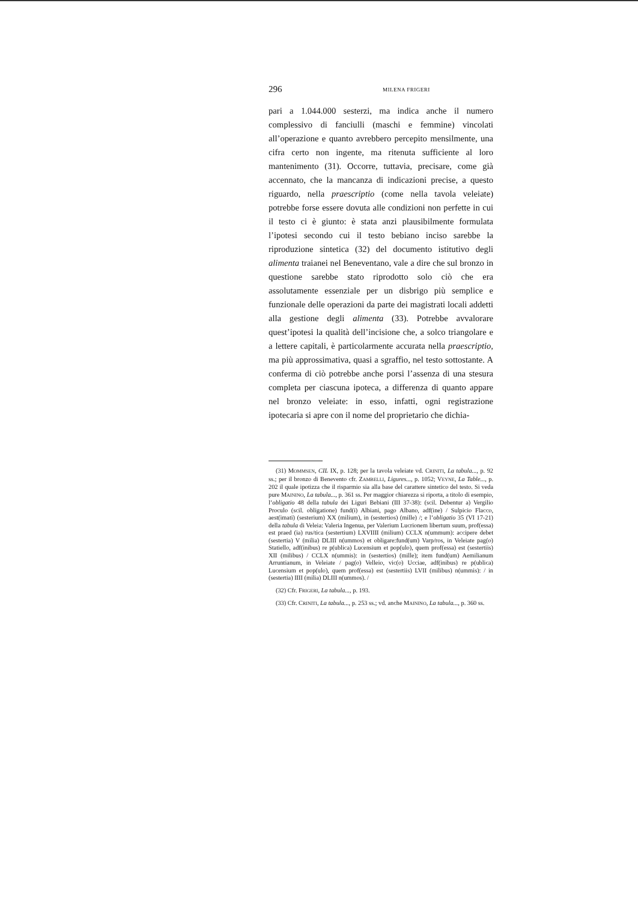296 MILENA FRIGERI
pari a 1.044.000 sesterzi, ma indica anche il numero complessivo di fanciulli (maschi e femmine) vincolati all’operazione e quanto avrebbero percepito mensilmente, una cifra certo non ingente, ma ritenuta sufficiente al loro mantenimento (31). Occorre, tuttavia, precisare, come già accennato, che la mancanza di indicazioni precise, a questo riguardo, nella praescriptio (come nella tavola veleiate) potrebbe forse essere dovuta alle condizioni non perfette in cui il testo ci è giunto: è stata anzi plausibilmente formulata l’ipotesi secondo cui il testo bebiano inciso sarebbe la riproduzione sintetica (32) del documento istitutivo degli alimenta traianei nel Beneventano, vale a dire che sul bronzo in questione sarebbe stato riprodotto solo ciò che era assolutamente essenziale per un disbrigo più semplice e funzionale delle operazioni da parte dei magistrati locali addetti alla gestione degli alimenta (33). Potrebbe avvalorare quest’ipotesi la qualità dell’incisione che, a solco triangolare e a lettere capitali, è particolarmente accurata nella praescriptio, ma più approssimativa, quasi a sgraffio, nel testo sottostante. A conferma di ciò potrebbe anche porsi l’assenza di una stesura completa per ciascuna ipoteca, a differenza di quanto appare nel bronzo veleiate: in esso, infatti, ogni registrazione ipotecaria si apre con il nome del proprietario che dichia-
(31) MOMMSEN, CIL IX, p. 128; per la tavola veleiate vd. CRINITI, La tabula..., p. 92 ss.; per il bronzo di Benevento cfr. ZAMBELLI, Ligures..., p. 1052; VEYNE, La Table..., p. 202 il quale ipotizza che il risparmio sia alla base del carattere sintetico del testo. Si veda pure MAININO, La tabula..., p. 361 ss. Per maggior chiarezza si riporta, a titolo di esempio, l’obligatio 48 della tabula dei Liguri Bebiani (III 37-38): (scil. Debentur a) Vergilio Proculo (scil. obligatione) fund(i) Albiani, pago Albano, adf(ine) / Sulpicio Flacco, aest(imati) (sesterium) XX (milium), in (sestertios) (mille) /; e l’obligatio 35 (VI 17-21) della tabula di Veleia: Valeria Ingenua, per Valerium Lucrionem libertum suum, prof(essa) est praed (ia) rus/tica (sestertium) LXVIIII (milium) CCLX n(ummum): accipere debet (sestertia) V (milia) DLIII n(ummos) et obligare:fund(um) Varp/ros, in Veleiate pag(o) Statiello, adf(inibus) re p(ublica) Lucensium et pop(ulo), quem prof(essa) est (sestertiis) XII (milibus) / CCLX n(ummis): in (sestertios) (mille); item fund(um) Aemilianum Arruntianum, in Veleiate / pag(o) Velleio, vic(o) Ucciae, adf(inibus) re p(ublica) Lucensium et pop(ulo), quem prof(essa) est (sestertiis) LVII (milibus) n(ummis): / in (sestertia) IIII (milia) DLIII n(ummos). /
(32) Cfr. FRIGERI, La tabula..., p. 193.
(33) Cfr. CRINITI, La tabula..., p. 253 ss.; vd. anche MAININO, La tabula..., p. 360 ss.